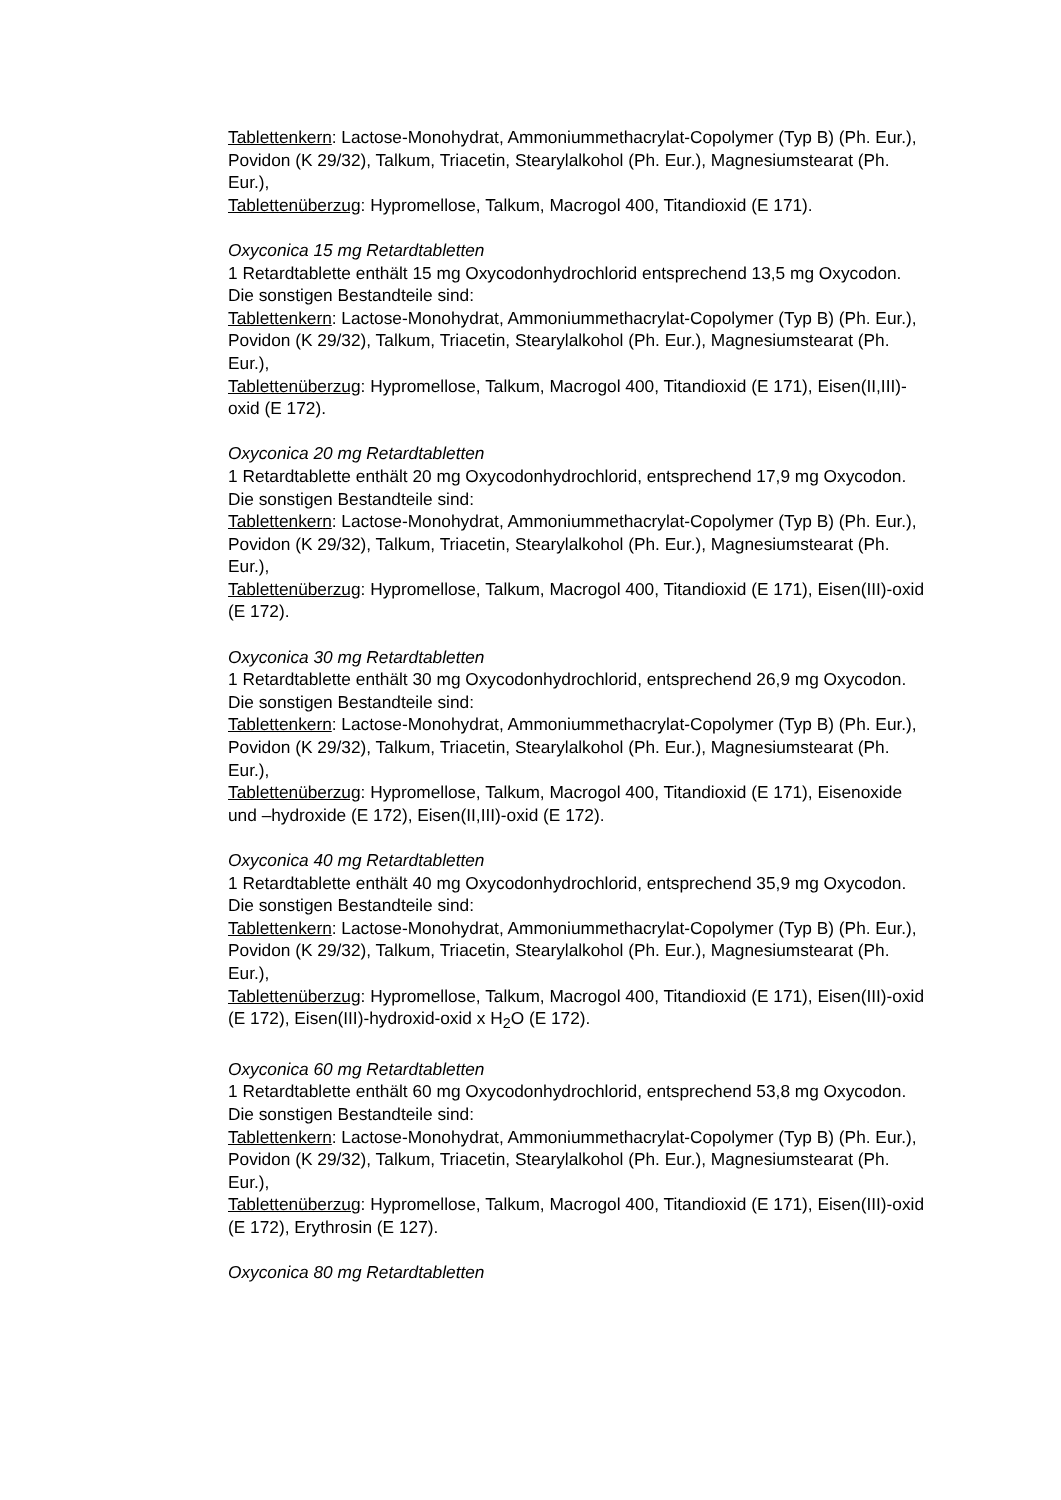Tablettenkern: Lactose-Monohydrat, Ammoniummethacrylat-Copolymer (Typ B) (Ph. Eur.), Povidon (K 29/32), Talkum, Triacetin, Stearylalkohol (Ph. Eur.), Magnesiumstearat (Ph. Eur.),
Tablettenüberzug: Hypromellose, Talkum, Macrogol 400, Titandioxid (E 171).
Oxyconica 15 mg Retardtabletten
1 Retardtablette enthält 15 mg Oxycodonhydrochlorid entsprechend 13,5 mg Oxycodon.
Die sonstigen Bestandteile sind:
Tablettenkern: Lactose-Monohydrat, Ammoniummethacrylat-Copolymer (Typ B) (Ph. Eur.), Povidon (K 29/32), Talkum, Triacetin, Stearylalkohol (Ph. Eur.), Magnesiumstearat (Ph. Eur.),
Tablettenüberzug: Hypromellose, Talkum, Macrogol 400, Titandioxid (E 171), Eisen(II,III)-oxid (E 172).
Oxyconica 20 mg Retardtabletten
1 Retardtablette enthält 20 mg Oxycodonhydrochlorid, entsprechend 17,9 mg Oxycodon.
Die sonstigen Bestandteile sind:
Tablettenkern: Lactose-Monohydrat, Ammoniummethacrylat-Copolymer (Typ B) (Ph. Eur.), Povidon (K 29/32), Talkum, Triacetin, Stearylalkohol (Ph. Eur.), Magnesiumstearat (Ph. Eur.),
Tablettenüberzug: Hypromellose, Talkum, Macrogol 400, Titandioxid (E 171), Eisen(III)-oxid (E 172).
Oxyconica 30 mg Retardtabletten
1 Retardtablette enthält 30 mg Oxycodonhydrochlorid, entsprechend 26,9 mg Oxycodon.
Die sonstigen Bestandteile sind:
Tablettenkern: Lactose-Monohydrat, Ammoniummethacrylat-Copolymer (Typ B) (Ph. Eur.), Povidon (K 29/32), Talkum, Triacetin, Stearylalkohol (Ph. Eur.), Magnesiumstearat (Ph. Eur.),
Tablettenüberzug: Hypromellose, Talkum, Macrogol 400, Titandioxid (E 171), Eisenoxide und –hydroxide (E 172), Eisen(II,III)-oxid (E 172).
Oxyconica 40 mg Retardtabletten
1 Retardtablette enthält 40 mg Oxycodonhydrochlorid, entsprechend 35,9 mg Oxycodon.
Die sonstigen Bestandteile sind:
Tablettenkern: Lactose-Monohydrat, Ammoniummethacrylat-Copolymer (Typ B) (Ph. Eur.), Povidon (K 29/32), Talkum, Triacetin, Stearylalkohol (Ph. Eur.), Magnesiumstearat (Ph. Eur.),
Tablettenüberzug: Hypromellose, Talkum, Macrogol 400, Titandioxid (E 171), Eisen(III)-oxid (E 172), Eisen(III)-hydroxid-oxid x H<sub>2</sub>O (E 172).
Oxyconica 60 mg Retardtabletten
1 Retardtablette enthält 60 mg Oxycodonhydrochlorid, entsprechend 53,8 mg Oxycodon.
Die sonstigen Bestandteile sind:
Tablettenkern: Lactose-Monohydrat, Ammoniummethacrylat-Copolymer (Typ B) (Ph. Eur.), Povidon (K 29/32), Talkum, Triacetin, Stearylalkohol (Ph. Eur.), Magnesiumstearat (Ph. Eur.),
Tablettenüberzug: Hypromellose, Talkum, Macrogol 400, Titandioxid (E 171), Eisen(III)-oxid (E 172), Erythrosin (E 127).
Oxyconica 80 mg Retardtabletten